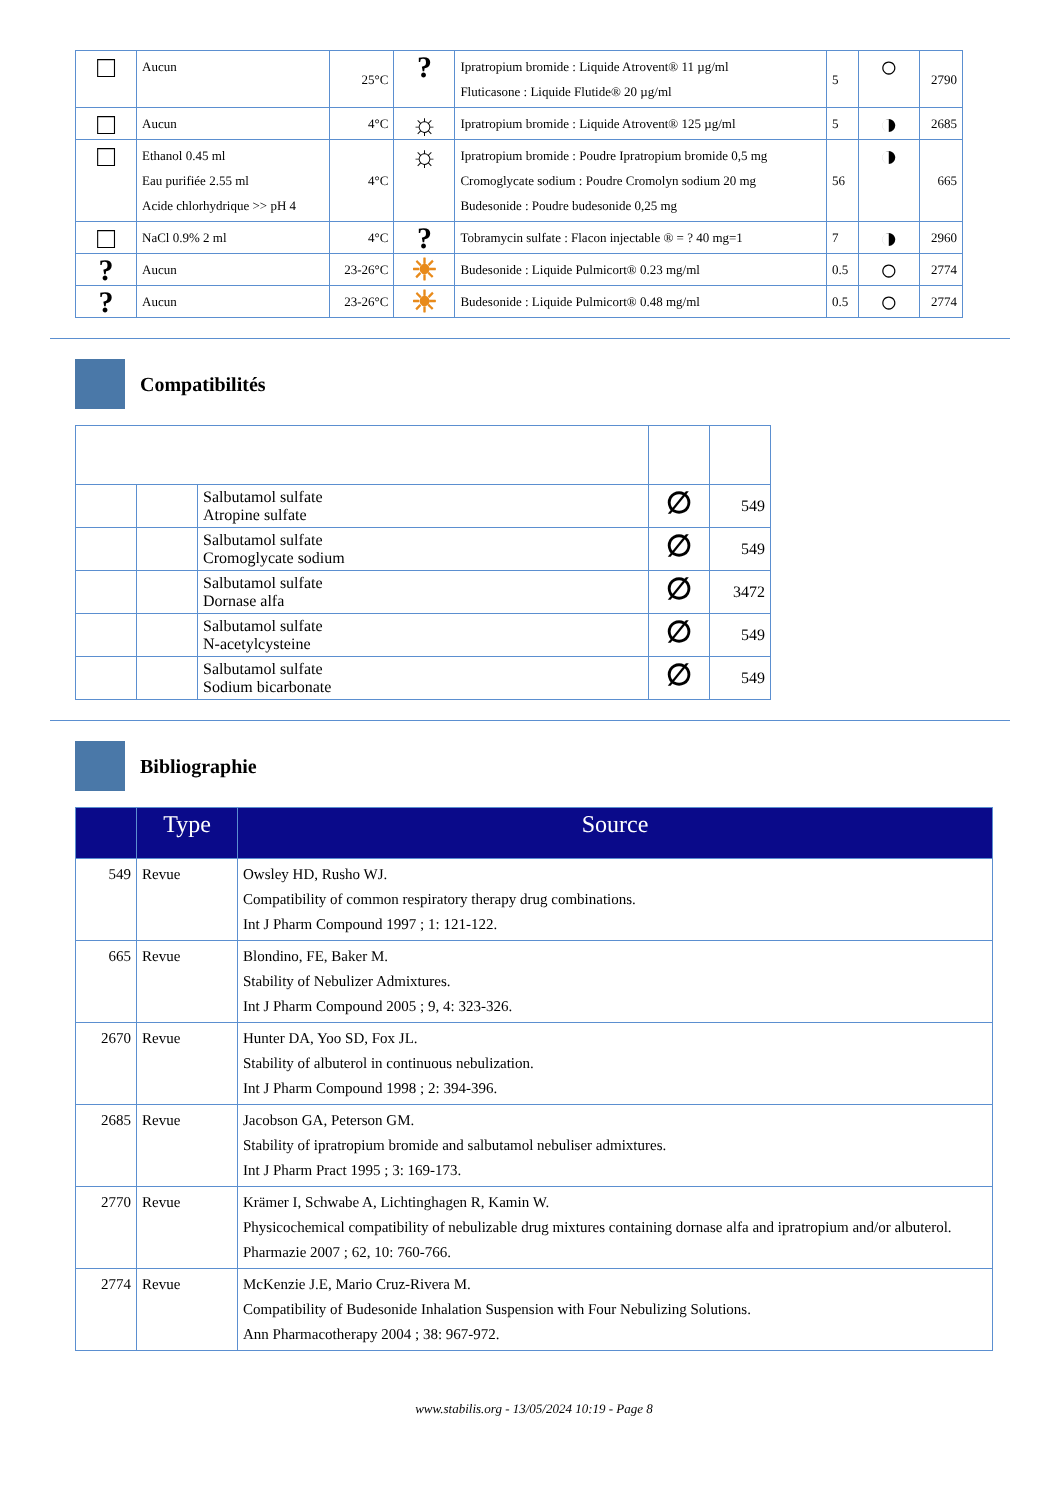| □ | Aucun | 25°C | ? | Ipratropium bromide : Liquide Atrovent® 11 µg/ml Fluticasone : Liquide Flutide® 20 µg/ml | 5 | ○ | 2790 |
| □ | Aucun | 4°C | ☼ | Ipratropium bromide : Liquide Atrovent® 125 µg/ml | 5 | ◑ | 2685 |
| □ | Ethanol 0.45 ml Eau purifiée 2.55 ml Acide chlorhydrique >> pH 4 | 4°C | ☼ | Ipratropium bromide : Poudre Ipratropium bromide 0,5 mg Cromoglycate sodium : Poudre Cromolyn sodium 20 mg Budesonide : Poudre budesonide 0,25 mg | 56 | ◑ | 665 |
| □ | NaCl 0.9% 2 ml | 4°C | ? | Tobramycin sulfate : Flacon injectable ® = ? 40 mg=1 | 7 | ◑ | 2960 |
| ? | Aucun | 23-26°C | ☀ | Budesonide : Liquide Pulmicort® 0.23 mg/ml | 0.5 | ○ | 2774 |
| ? | Aucun | 23-26°C | ☀ | Budesonide : Liquide Pulmicort® 0.48 mg/ml | 0.5 | ○ | 2774 |
Compatibilités
| | | Salbutamol sulfate Atropine sulfate | ∅ | 549 |
| | | Salbutamol sulfate Cromoglycate sodium | ∅ | 549 |
| | | Salbutamol sulfate Dornase alfa | ∅ | 3472 |
| | | Salbutamol sulfate N-acetylcysteine | ∅ | 549 |
| | | Salbutamol sulfate Sodium bicarbonate | ∅ | 549 |
Bibliographie
| | Type | Source |
| --- | --- | --- |
| 549 | Revue | Owsley HD, Rusho WJ. Compatibility of common respiratory therapy drug combinations. Int J Pharm Compound 1997 ; 1: 121-122. |
| 665 | Revue | Blondino, FE, Baker M. Stability of Nebulizer Admixtures. Int J Pharm Compound 2005 ; 9, 4: 323-326. |
| 2670 | Revue | Hunter DA, Yoo SD, Fox JL. Stability of albuterol in continuous nebulization. Int J Pharm Compound 1998 ; 2: 394-396. |
| 2685 | Revue | Jacobson GA, Peterson GM. Stability of ipratropium bromide and salbutamol nebuliser admixtures. Int J Pharm Pract 1995 ; 3: 169-173. |
| 2770 | Revue | Krämer I, Schwabe A, Lichtinghagen R, Kamin W. Physicochemical compatibility of nebulizable drug mixtures containing dornase alfa and ipratropium and/or albuterol. Pharmazie 2007 ; 62, 10: 760-766. |
| 2774 | Revue | McKenzie J.E, Mario Cruz-Rivera M. Compatibility of Budesonide Inhalation Suspension with Four Nebulizing Solutions. Ann Pharmacotherapy 2004 ; 38: 967-972. |
www.stabilis.org - 13/05/2024 10:19 - Page 8